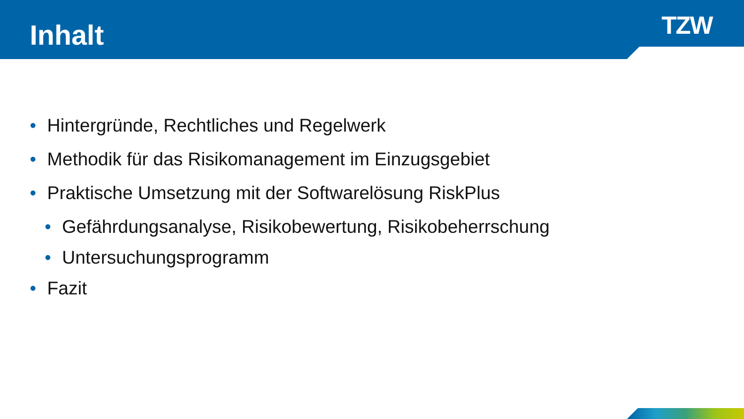Inhalt TZW
• Hintergründe, Rechtliches und Regelwerk
• Methodik für das Risikomanagement im Einzugsgebiet
• Praktische Umsetzung mit der Softwarelösung RiskPlus
• Gefährdungsanalyse, Risikobewertung, Risikobeherrschung
• Untersuchungsprogramm
• Fazit